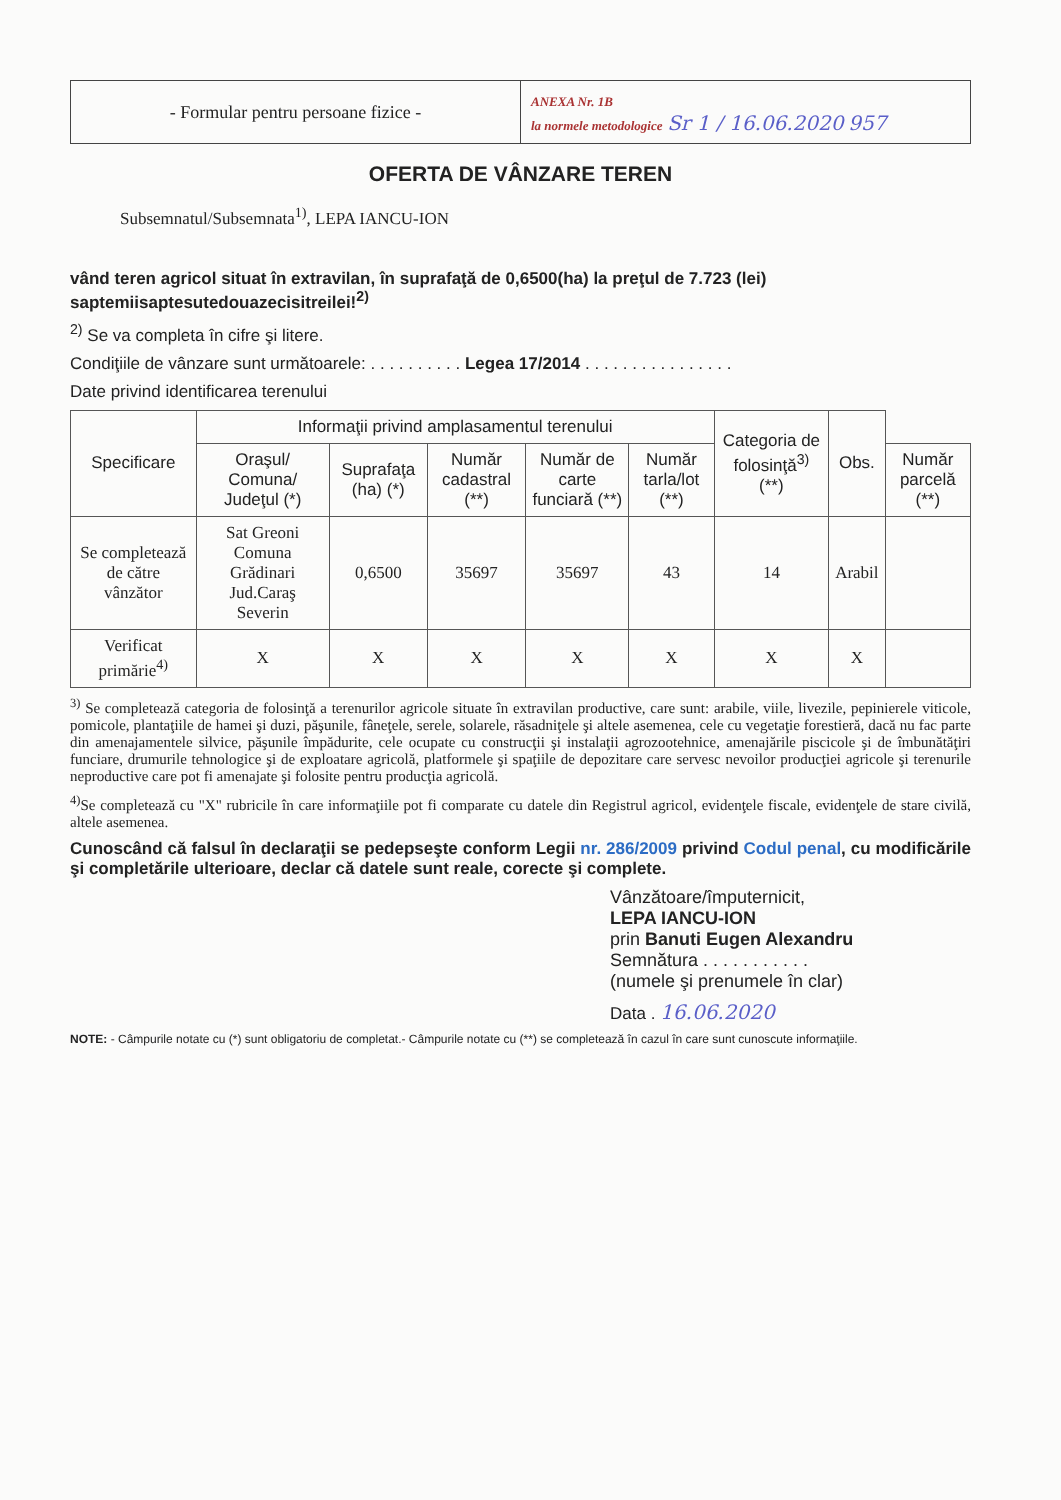- Formular pentru persoane fizice -
ANEXA Nr. 1B
la normele metodologice Sr 1 / 16.06.2020 957
OFERTA DE VÂNZARE TEREN
Subsemnatul/Subsemnata<sup>1)</sup>, LEPA IANCU-ION
vând teren agricol situat în extravilan, în suprafaţă de 0,6500(ha) la preţul de 7.723 (lei) saptemiisaptesutedouazecisitreilei!<sup>2)</sup>
<sup>2)</sup> Se va completa în cifre şi litere.
Condiţiile de vânzare sunt următoarele: . . . . . . . . . . Legea 17/2014 . . . . . . . . . . . . . . . .
Date privind identificarea terenului
| Specificare | Informaţii privind amplasamentul terenului | | | | | Categoria de folosinţă<sup>3)</sup> (**) | Obs. | |
| --- | --- | --- | --- | --- | --- | --- | --- | --- |
| | Oraşul/ Comuna/ Judeţul (*) | Suprafaţa (ha) (*) | Număr cadastral (**) | Număr de carte funciară (**) | Număr tarla/lot (**) | | | Număr parcelă (**) |
| Se completează de către vânzător | Sat Greoni Comuna Grădinari Jud.Caraş Severin | 0,6500 | 35697 | 35697 | 43 | 14 | Arabil | |
| Verificat primărie<sup>4)</sup> | X | X | X | X | X | X | X | |
<sup>3)</sup> Se completează categoria de folosinţă a terenurilor agricole situate în extravilan productive, care sunt: arabile, viile, livezile, pepinierele viticole, pomicole, plantaţiile de hamei şi duzi, păşunile, fâneţele, serele, solarele, răsadniţele şi altele asemenea, cele cu vegetaţie forestieră, dacă nu fac parte din amenajamentele silvice, păşunile împădurite, cele ocupate cu construcţii şi instalaţii agrozootehnice, amenajările piscicole şi de îmbunătăţiri funciare, drumurile tehnologice şi de exploatare agricolă, platformele şi spaţiile de depozitare care servesc nevoilor producţiei agricole şi terenurile neproductive care pot fi amenajate şi folosite pentru producţia agricolă.
<sup>4)</sup> Se completează cu "X" rubricile în care informaţiile pot fi comparate cu datele din Registrul agricol, evidenţele fiscale, evidenţele de stare civilă, altele asemenea.
Cunoscând că falsul în declaraţii se pedepseşte conform Legii nr. 286/2009 privind Codul penal, cu modificările şi completările ulterioare, declar că datele sunt reale, corecte şi complete.
Vânzătoare/împuternicit,
LEPA IANCU-ION
prin Banuti Eugen Alexandru
Semnătura . . . . . . . . . . .
(numele şi prenumele în clar)
Data . 16.06.2020
NOTE: - Câmpurile notate cu (*) sunt obligatoriu de completat.- Câmpurile notate cu (**) se completează în cazul în care sunt cunoscute informaţiile.